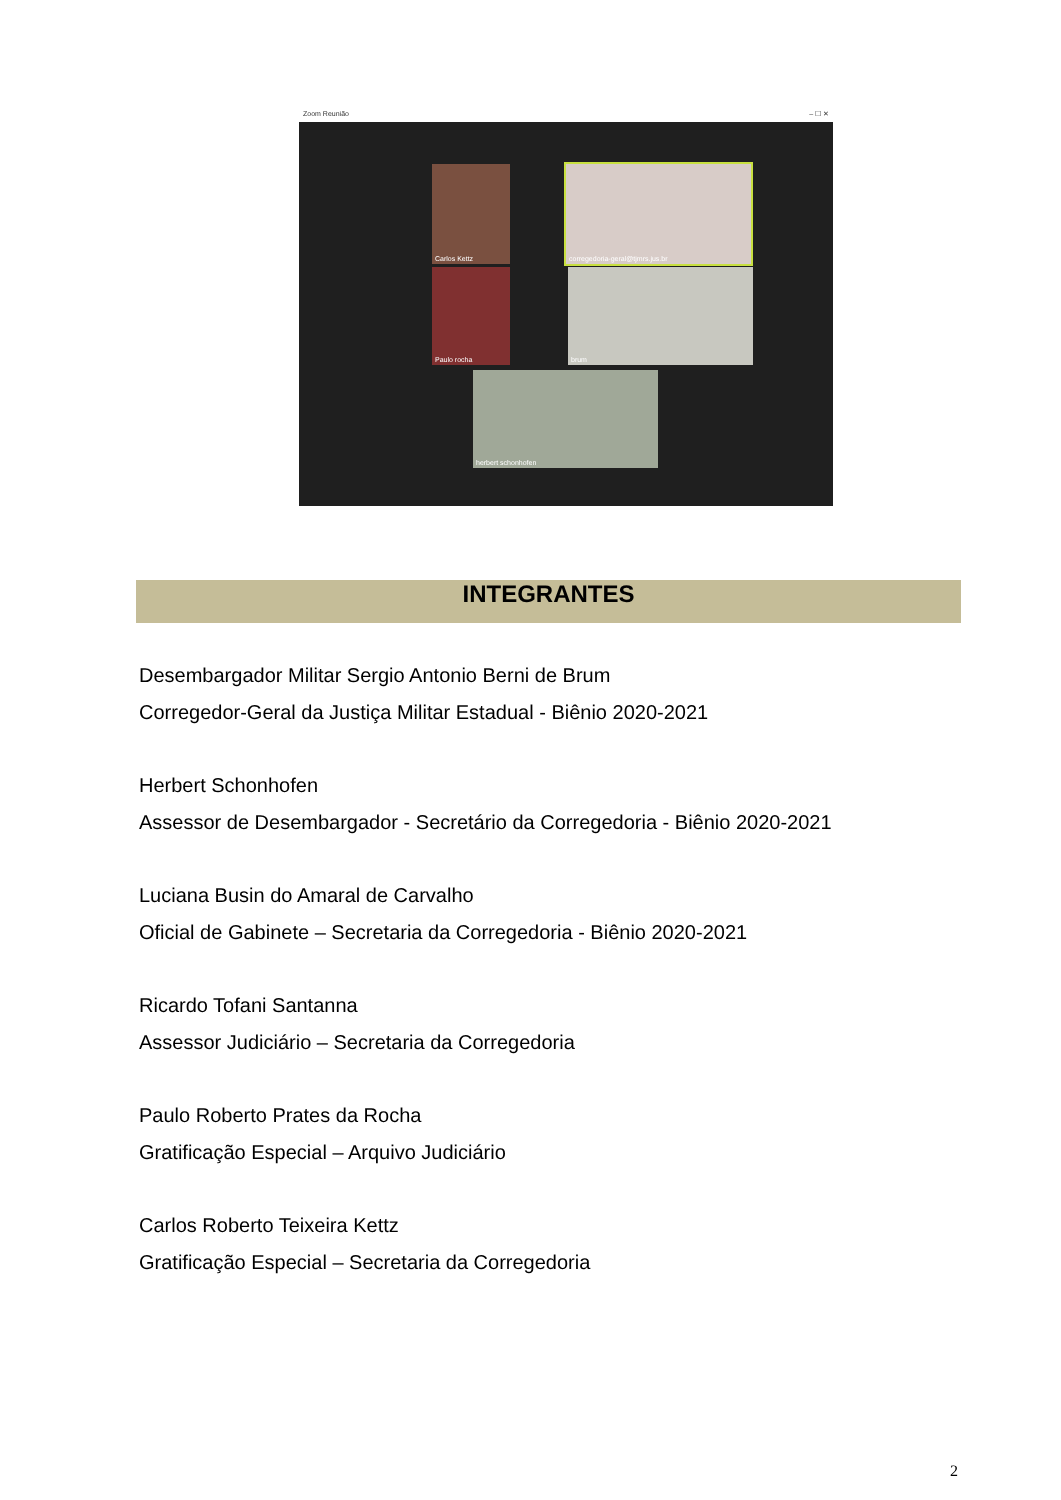Zoom Reunião – ☐ ✕
Carlos Kettz corregedoria-geral@tjmrs.jus.br
Paulo rocha brum
herbert schonhofen
INTEGRANTES
Desembargador Militar Sergio Antonio Berni de Brum
Corregedor-Geral da Justiça Militar Estadual - Biênio 2020-2021
Herbert Schonhofen
Assessor de Desembargador - Secretário da Corregedoria - Biênio 2020-2021
Luciana Busin do Amaral de Carvalho
Oficial de Gabinete – Secretaria da Corregedoria - Biênio 2020-2021
Ricardo Tofani Santanna
Assessor Judiciário – Secretaria da Corregedoria
Paulo Roberto Prates da Rocha
Gratificação Especial – Arquivo Judiciário
Carlos Roberto Teixeira Kettz
Gratificação Especial – Secretaria da Corregedoria
2